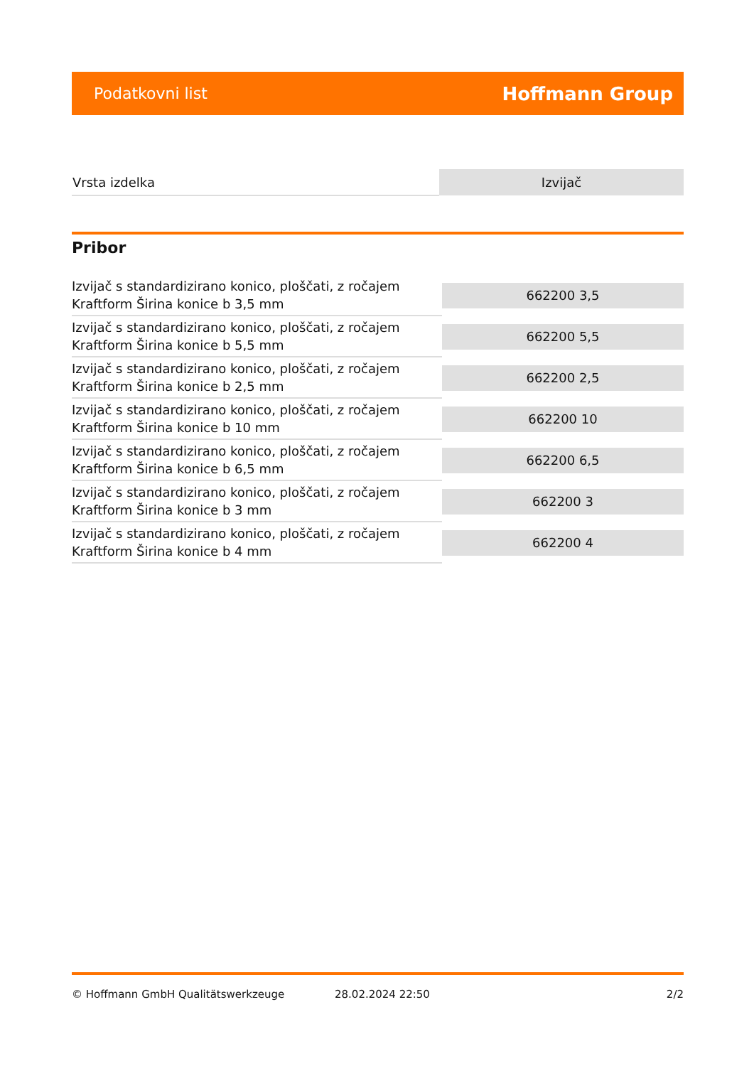Podatkovni list Hoffmann Group
| Vrsta izdelka | Izvijač |
Pribor
| Izvijač s standardizirano konico, ploščati, z ročajem Kraftform Širina konice b 3,5 mm | 662200 3,5 |
| Izvijač s standardizirano konico, ploščati, z ročajem Kraftform Širina konice b 5,5 mm | 662200 5,5 |
| Izvijač s standardizirano konico, ploščati, z ročajem Kraftform Širina konice b 2,5 mm | 662200 2,5 |
| Izvijač s standardizirano konico, ploščati, z ročajem Kraftform Širina konice b 10 mm | 662200 10 |
| Izvijač s standardizirano konico, ploščati, z ročajem Kraftform Širina konice b 6,5 mm | 662200 6,5 |
| Izvijač s standardizirano konico, ploščati, z ročajem Kraftform Širina konice b 3 mm | 662200 3 |
| Izvijač s standardizirano konico, ploščati, z ročajem Kraftform Širina konice b 4 mm | 662200 4 |
© Hoffmann GmbH Qualitätswerkzeuge 28.02.2024 22:50 2/2